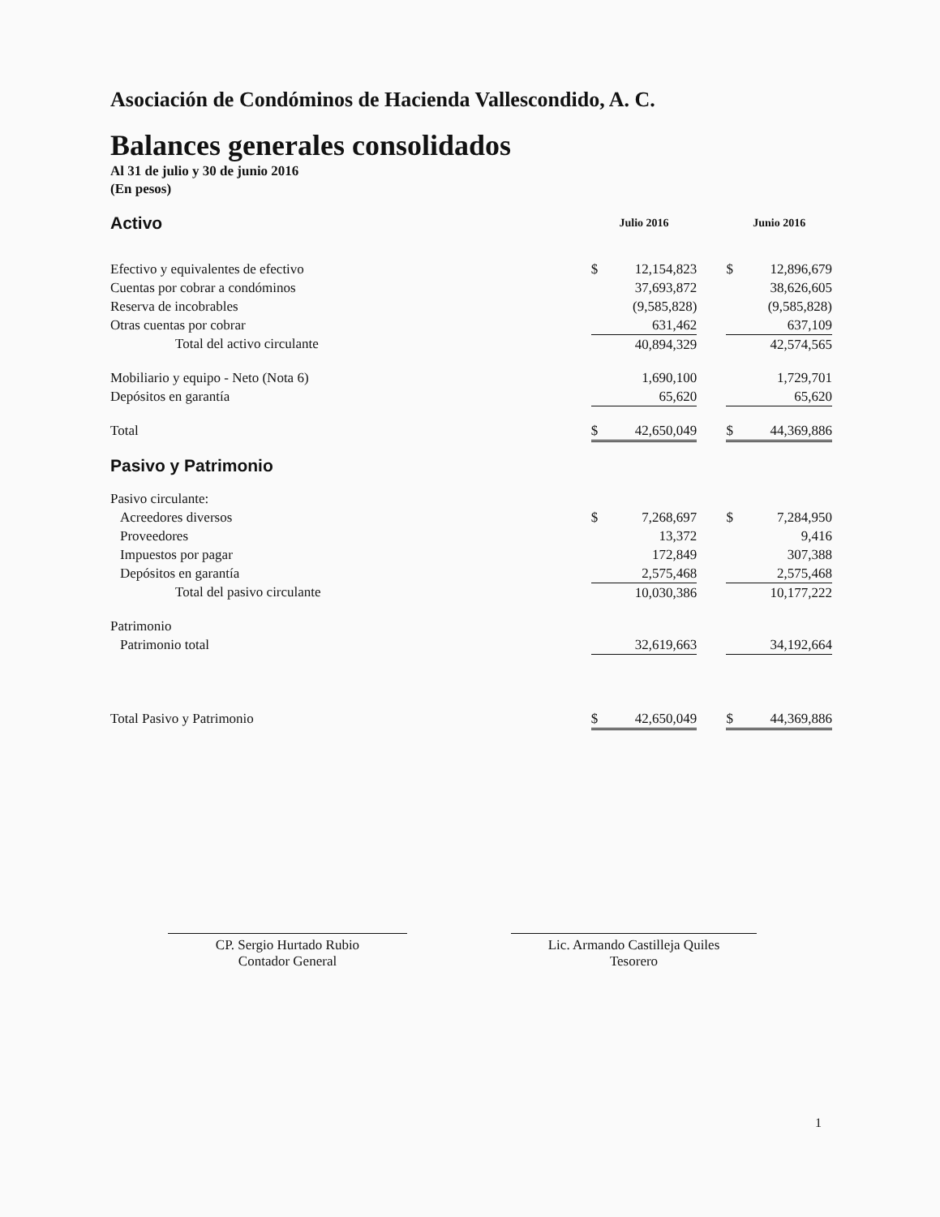Asociación de Condóminos de Hacienda Vallescondido, A. C.
Balances generales consolidados
Al 31 de julio y 30 de junio 2016
(En pesos)
| Activo | Julio 2016 | | | Junio 2016 | |
| Efectivo y equivalentes de efectivo | $ | 12,154,823 | | $ | 12,896,679 |
| Cuentas por cobrar a condóminos | | 37,693,872 | | | 38,626,605 |
| Reserva de incobrables | | (9,585,828) | | | (9,585,828) |
| Otras cuentas por cobrar | | 631,462 | | | 637,109 |
| Total del activo circulante | | 40,894,329 | | | 42,574,565 |
| Mobiliario y equipo - Neto (Nota 6) | | 1,690,100 | | | 1,729,701 |
| Depósitos en garantía | | 65,620 | | | 65,620 |
| Total | $ | 42,650,049 | | $ | 44,369,886 |
| Pasivo y Patrimonio | | | | | |
| Pasivo circulante: | | | | | |
| Acreedores diversos | $ | 7,268,697 | | $ | 7,284,950 |
| Proveedores | | 13,372 | | | 9,416 |
| Impuestos por pagar | | 172,849 | | | 307,388 |
| Depósitos en garantía | | 2,575,468 | | | 2,575,468 |
| Total del pasivo circulante | | 10,030,386 | | | 10,177,222 |
| Patrimonio | | | | | |
| Patrimonio total | | 32,619,663 | | | 34,192,664 |
| Total Pasivo y Patrimonio | $ | 42,650,049 | | $ | 44,369,886 |
CP. Sergio Hurtado Rubio
Contador General
Lic. Armando Castilleja Quiles
Tesorero
1